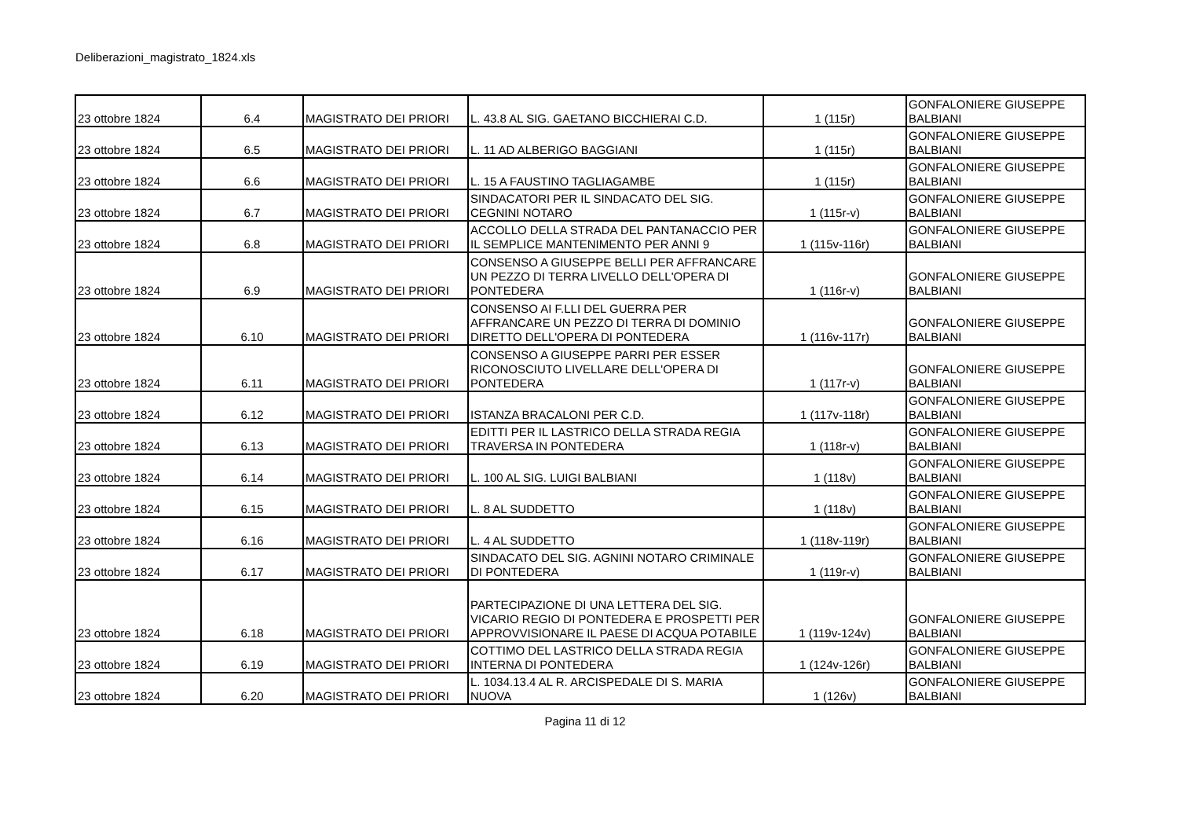Deliberazioni_magistrato_1824.xls
| 23 ottobre 1824 | 6.4 | MAGISTRATO DEI PRIORI | L. 43.8 AL SIG. GAETANO BICCHIERAI C.D. | 1 (115r) | GONFALONIERE GIUSEPPE BALBIANI |
| 23 ottobre 1824 | 6.5 | MAGISTRATO DEI PRIORI | L. 11 AD ALBERIGO BAGGIANI | 1 (115r) | GONFALONIERE GIUSEPPE BALBIANI |
| 23 ottobre 1824 | 6.6 | MAGISTRATO DEI PRIORI | L. 15 A FAUSTINO TAGLIAGAMBE | 1 (115r) | GONFALONIERE GIUSEPPE BALBIANI |
| 23 ottobre 1824 | 6.7 | MAGISTRATO DEI PRIORI | SINDACATORI PER IL SINDACATO DEL SIG. CEGNINI NOTARO | 1 (115r-v) | GONFALONIERE GIUSEPPE BALBIANI |
| 23 ottobre 1824 | 6.8 | MAGISTRATO DEI PRIORI | ACCOLLO DELLA STRADA DEL PANTANACCIO PER IL SEMPLICE MANTENIMENTO PER ANNI 9 | 1 (115v-116r) | GONFALONIERE GIUSEPPE BALBIANI |
| 23 ottobre 1824 | 6.9 | MAGISTRATO DEI PRIORI | CONSENSO A GIUSEPPE BELLI PER AFFRANCARE UN PEZZO DI TERRA LIVELLO DELL'OPERA DI PONTEDERA | 1 (116r-v) | GONFALONIERE GIUSEPPE BALBIANI |
| 23 ottobre 1824 | 6.10 | MAGISTRATO DEI PRIORI | CONSENSO AI F.LLI DEL GUERRA PER AFFRANCARE UN PEZZO DI TERRA DI DOMINIO DIRETTO DELL'OPERA DI PONTEDERA | 1 (116v-117r) | GONFALONIERE GIUSEPPE BALBIANI |
| 23 ottobre 1824 | 6.11 | MAGISTRATO DEI PRIORI | CONSENSO A GIUSEPPE PARRI PER ESSER RICONOSCIUTO LIVELLARE DELL'OPERA DI PONTEDERA | 1 (117r-v) | GONFALONIERE GIUSEPPE BALBIANI |
| 23 ottobre 1824 | 6.12 | MAGISTRATO DEI PRIORI | ISTANZA BRACALONI PER C.D. | 1 (117v-118r) | GONFALONIERE GIUSEPPE BALBIANI |
| 23 ottobre 1824 | 6.13 | MAGISTRATO DEI PRIORI | EDITTI PER IL LASTRICO DELLA STRADA REGIA TRAVERSA IN PONTEDERA | 1 (118r-v) | GONFALONIERE GIUSEPPE BALBIANI |
| 23 ottobre 1824 | 6.14 | MAGISTRATO DEI PRIORI | L. 100 AL SIG. LUIGI BALBIANI | 1 (118v) | GONFALONIERE GIUSEPPE BALBIANI |
| 23 ottobre 1824 | 6.15 | MAGISTRATO DEI PRIORI | L. 8 AL SUDDETTO | 1 (118v) | GONFALONIERE GIUSEPPE BALBIANI |
| 23 ottobre 1824 | 6.16 | MAGISTRATO DEI PRIORI | L. 4 AL SUDDETTO | 1 (118v-119r) | GONFALONIERE GIUSEPPE BALBIANI |
| 23 ottobre 1824 | 6.17 | MAGISTRATO DEI PRIORI | SINDACATO DEL SIG. AGNINI NOTARO CRIMINALE DI PONTEDERA | 1 (119r-v) | GONFALONIERE GIUSEPPE BALBIANI |
| 23 ottobre 1824 | 6.18 | MAGISTRATO DEI PRIORI | PARTECIPAZIONE DI UNA LETTERA DEL SIG. VICARIO REGIO DI PONTEDERA E PROSPETTI PER APPROVVISIONARE IL PAESE DI ACQUA POTABILE | 1 (119v-124v) | GONFALONIERE GIUSEPPE BALBIANI |
| 23 ottobre 1824 | 6.19 | MAGISTRATO DEI PRIORI | COTTIMO DEL LASTRICO DELLA STRADA REGIA INTERNA DI PONTEDERA | 1 (124v-126r) | GONFALONIERE GIUSEPPE BALBIANI |
| 23 ottobre 1824 | 6.20 | MAGISTRATO DEI PRIORI | L. 1034.13.4 AL R. ARCISPEDALE DI S. MARIA NUOVA | 1 (126v) | GONFALONIERE GIUSEPPE BALBIANI |
Pagina 11 di 12